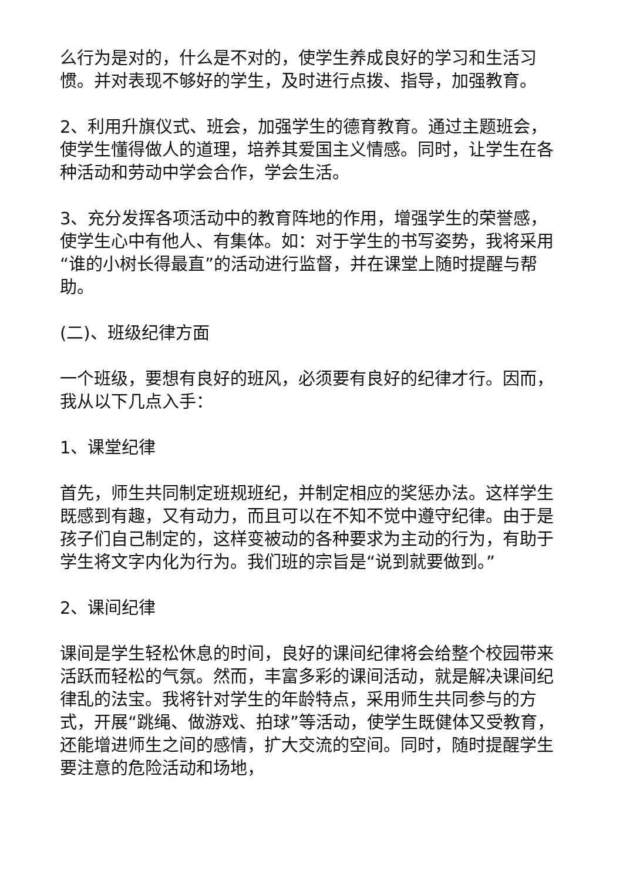么行为是对的，什么是不对的，使学生养成良好的学习和生活习惯。并对表现不够好的学生，及时进行点拨、指导，加强教育。
2、利用升旗仪式、班会，加强学生的德育教育。通过主题班会，使学生懂得做人的道理，培养其爱国主义情感。同时，让学生在各种活动和劳动中学会合作，学会生活。
3、充分发挥各项活动中的教育阵地的作用，增强学生的荣誉感，使学生心中有他人、有集体。如：对于学生的书写姿势，我将采用“谁的小树长得最直”的活动进行监督，并在课堂上随时提醒与帮助。
(二)、班级纪律方面
一个班级，要想有良好的班风，必须要有良好的纪律才行。因而，我从以下几点入手：
1、课堂纪律
首先，师生共同制定班规班纪，并制定相应的奖惩办法。这样学生既感到有趣，又有动力，而且可以在不知不觉中遵守纪律。由于是孩子们自己制定的，这样变被动的各种要求为主动的行为，有助于学生将文字内化为行为。我们班的宗旨是“说到就要做到。”
2、课间纪律
课间是学生轻松休息的时间，良好的课间纪律将会给整个校园带来活跃而轻松的气氛。然而，丰富多彩的课间活动，就是解决课间纪律乱的法宝。我将针对学生的年龄特点，采用师生共同参与的方式，开展“跳绳、做游戏、拍球”等活动，使学生既健体又受教育，还能增进师生之间的感情，扩大交流的空间。同时，随时提醒学生要注意的危险活动和场地，